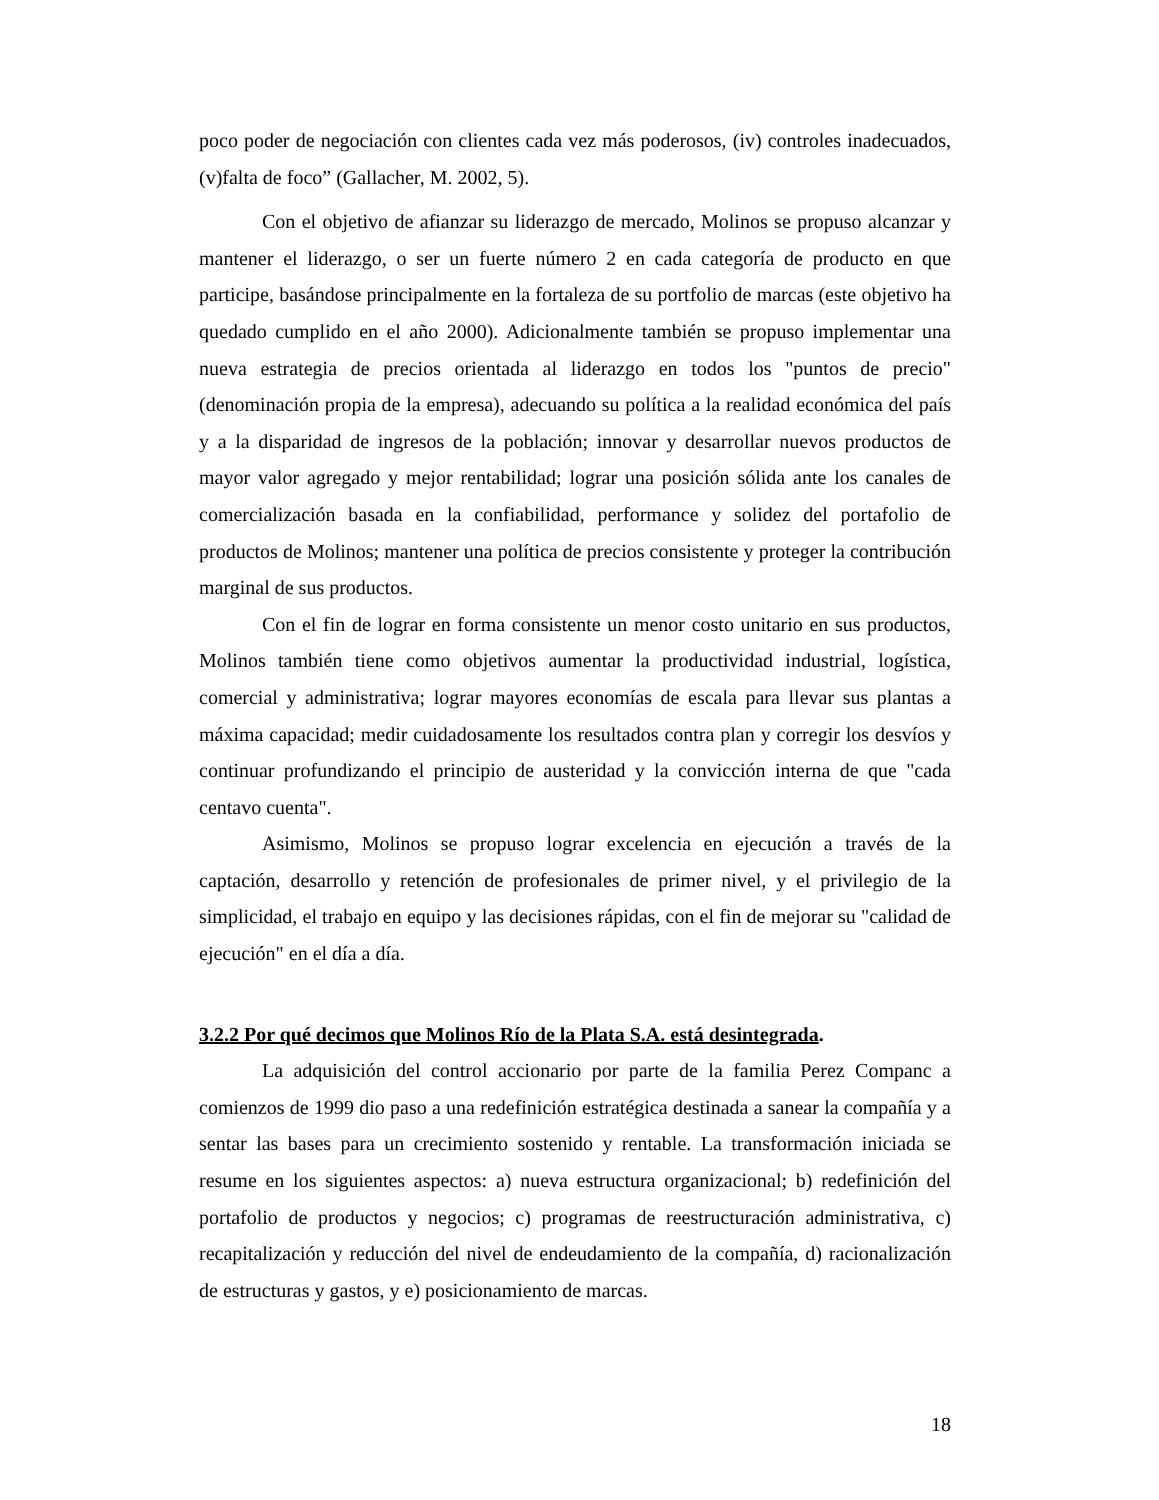poco poder de negociación con clientes cada vez más poderosos, (iv) controles inadecuados, (v)falta de foco” (Gallacher, M. 2002, 5).
Con el objetivo de afianzar su liderazgo de mercado, Molinos se propuso alcanzar y mantener el liderazgo, o ser un fuerte número 2 en cada categoría de producto en que participe, basándose principalmente en la fortaleza de su portfolio de marcas (este objetivo ha quedado cumplido en el año 2000). Adicionalmente también se propuso implementar una nueva estrategia de precios orientada al liderazgo en todos los "puntos de precio" (denominación propia de la empresa), adecuando su política a la realidad económica del país y a la disparidad de ingresos de la población; innovar y desarrollar nuevos productos de mayor valor agregado y mejor rentabilidad; lograr una posición sólida ante los canales de comercialización basada en la confiabilidad, performance y solidez del portafolio de productos de Molinos; mantener una política de precios consistente y proteger la contribución marginal de sus productos.
Con el fin de lograr en forma consistente un menor costo unitario en sus productos, Molinos también tiene como objetivos aumentar la productividad industrial, logística, comercial y administrativa; lograr mayores economías de escala para llevar sus plantas a máxima capacidad; medir cuidadosamente los resultados contra plan y corregir los desvíos y continuar profundizando el principio de austeridad y la convicción interna de que "cada centavo cuenta".
Asimismo, Molinos se propuso lograr excelencia en ejecución a través de la captación, desarrollo y retención de profesionales de primer nivel, y el privilegio de la simplicidad, el trabajo en equipo y las decisiones rápidas, con el fin de mejorar su "calidad de ejecución" en el día a día.
3.2.2 Por qué decimos que Molinos Río de la Plata S.A. está desintegrada.
La adquisición del control accionario por parte de la familia Perez Companc a comienzos de 1999 dio paso a una redefinición estratégica destinada a sanear la compañía y a sentar las bases para un crecimiento sostenido y rentable. La transformación iniciada se resume en los siguientes aspectos: a) nueva estructura organizacional; b) redefinición del portafolio de productos y negocios; c) programas de reestructuración administrativa, c) recapitalización y reducción del nivel de endeudamiento de la compañía, d) racionalización de estructuras y gastos, y e) posicionamiento de marcas.
18